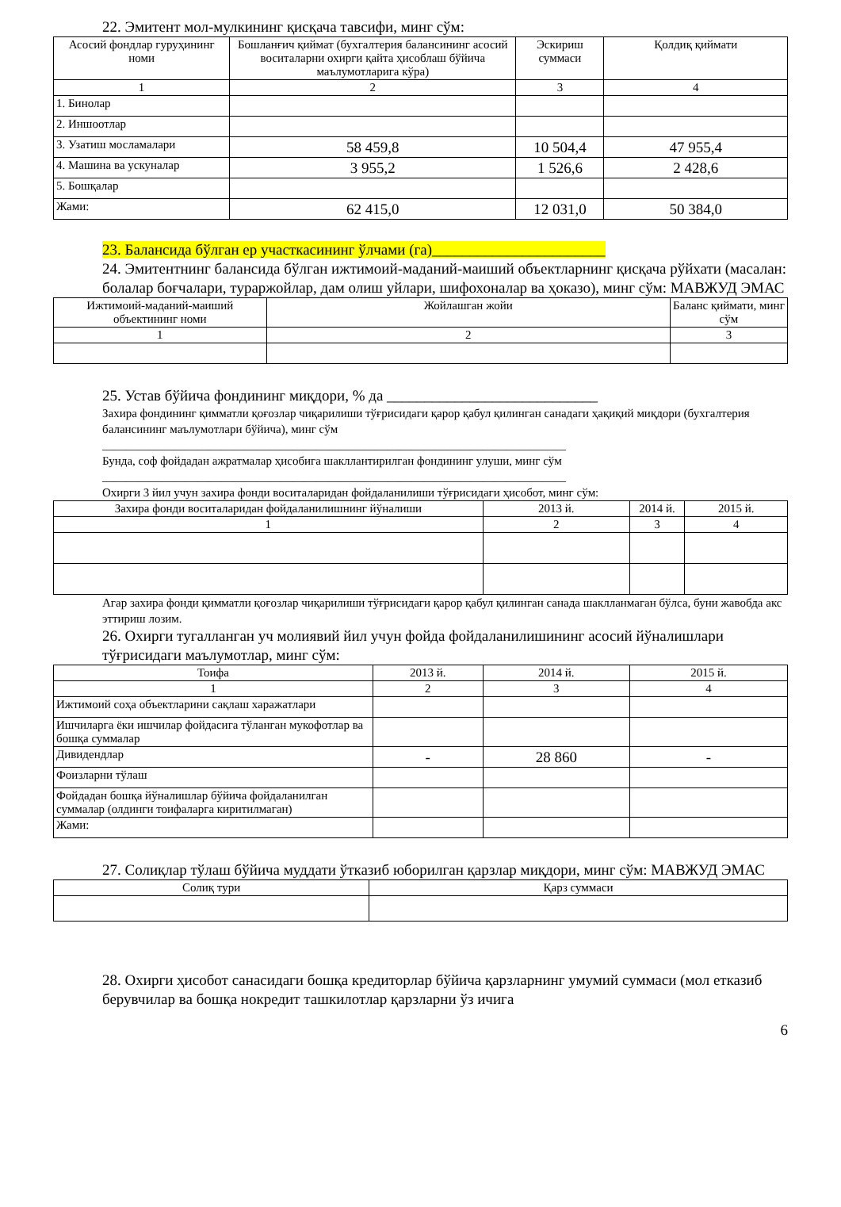22. Эмитент мол-мулкининг қисқача тавсифи, минг сўм:
| Асосий фондлар гуруҳининг номи | Бошланғич қиймат (бухгалтерия балансининг асосий воситаларни охирги қайта ҳисоблаш бўйича маълумотларига кўра) | Эскириш суммаси | Қолдиқ қиймати |
| --- | --- | --- | --- |
| 1 | 2 | 3 | 4 |
| 1. Бинолар | | | |
| 2. Иншоотлар | | | |
| 3. Узатиш мосламалари | 58 459,8 | 10 504,4 | 47 955,4 |
| 4. Машина ва ускуналар | 3 955,2 | 1 526,6 | 2 428,6 |
| 5. Бошқалар | | | |
| Жами: | 62 415,0 | 12 031,0 | 50 384,0 |
23. Балансида бўлган ер участкасининг ўлчами (га)_______________________
24. Эмитентнинг балансида бўлган ижтимоий-маданий-маиший объектларнинг қисқача рўйхати (масалан: болалар боғчалари, тураржойлар, дам олиш уйлари, шифохоналар ва ҳоказо), минг сўм: МАВЖУД ЭМАС
| Ижтимоий-маданий-маиший объектининг номи | Жойлашган жойи | Баланс қиймати, минг сўм |
| --- | --- | --- |
| 1 | 2 | 3 |
25. Устав бўйича фондининг миқдори, % да ____________________________
Захира фондининг қимматли қоғозлар чиқарилиши тўғрисидаги қарор қабул қилинган санадаги ҳақиқий миқдори (бухгалтерия балансининг маълумотлари бўйича), минг сўм
______________________________________________________________________________
Бунда, соф фойдадан ажратмалар ҳисобига шакллантирилган фондининг улуши, минг сўм
______________________________________________________________________________
Охирги 3 йил учун захира фонди воситаларидан фойдаланилиши тўғрисидаги ҳисобот, минг сўм:
| Захира фонди воситаларидан фойдаланилишнинг йўналиши | 2013 й. | 2014 й. | 2015 й. |
| --- | --- | --- | --- |
| 1 | 2 | 3 | 4 |
Агар захира фонди қимматли қоғозлар чиқарилиши тўғрисидаги қарор қабул қилинган санада шаклланмаган бўлса, буни жавобда акс эттириш лозим.
26. Охирги тугалланган уч молиявий йил учун фойда фойдаланилишининг асосий йўналишлари тўғрисидаги маълумотлар, минг сўм:
| Тоифа | 2013 й. | 2014 й. | 2015 й. |
| --- | --- | --- | --- |
| 1 | 2 | 3 | 4 |
| Ижтимоий соҳа объектларини сақлаш харажатлари | | | |
| Ишчиларга ёки ишчилар фойдасига тўланган мукофотлар ва бошқа суммалар | | | |
| Дивидендлар | - | 28 860 | - |
| Фоизларни тўлаш | | | |
| Фойдадан бошқа йўналишлар бўйича фойдаланилган суммалар (олдинги тоифаларга киритилмаган) | | | |
| Жами: | | | |
27. Солиқлар тўлаш бўйича муддати ўтказиб юборилган қарзлар миқдори, минг сўм: МАВЖУД ЭМАС
| Солиқ тури | Қарз суммаси |
| --- | --- |
28. Охирги ҳисобот санасидаги бошқа кредиторлар бўйича қарзларнинг умумий суммаси (мол етказиб берувчилар ва бошқа нокредит ташкилотлар қарзларни ўз ичига
6